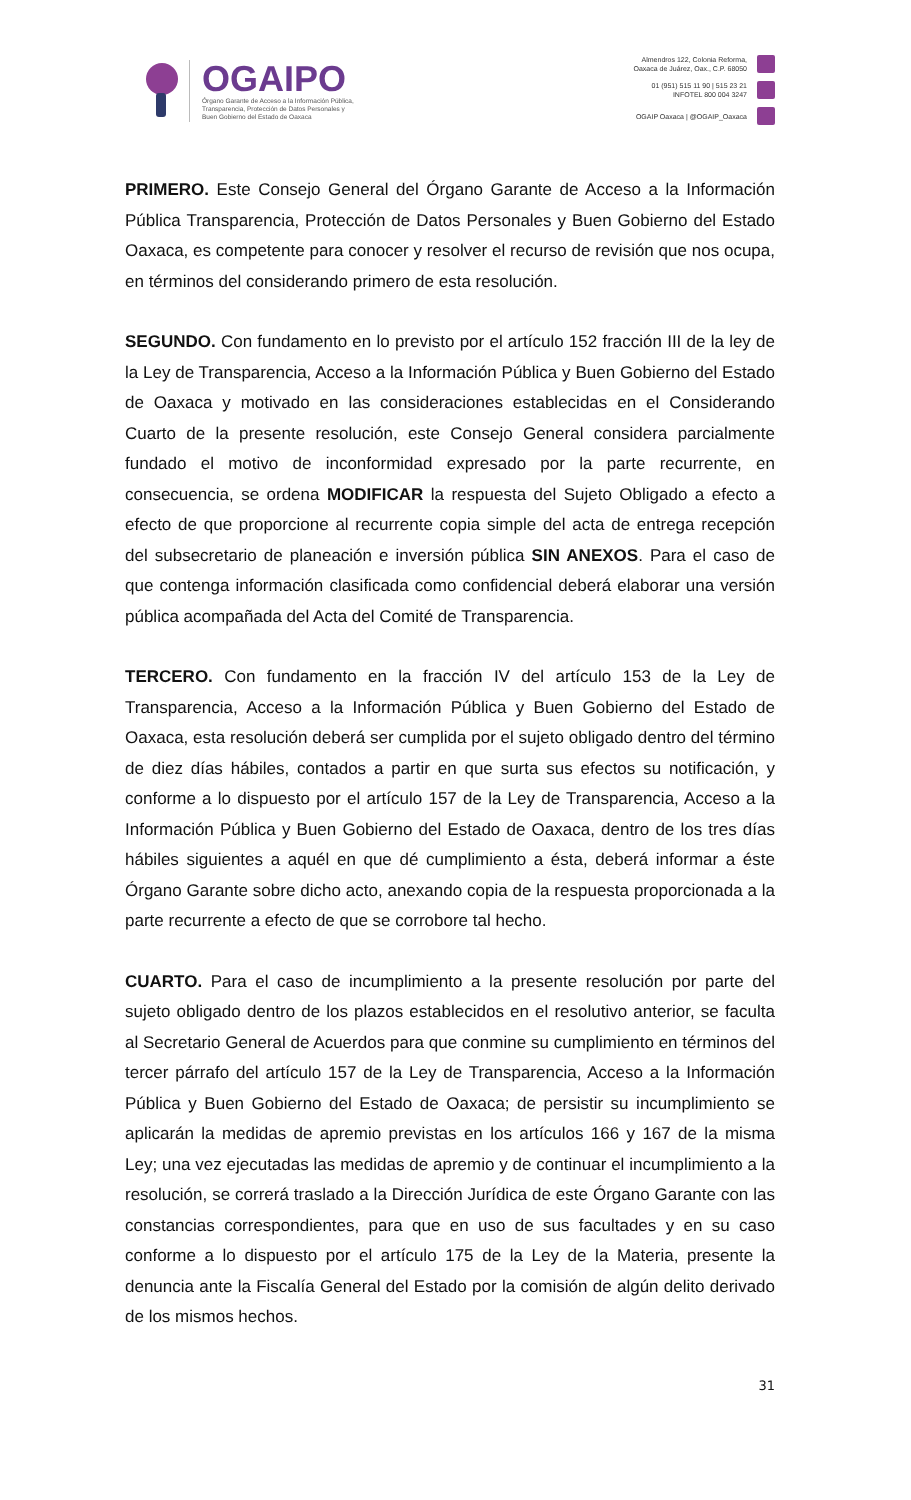OGAIPO
Órgano Garante de Acceso a la Información Pública,
Transparencia, Protección de Datos Personales y
Buen Gobierno del Estado de Oaxaca
Almendros 122, Colonia Reforma,
Oaxaca de Juárez, Oax., C.P. 68050
01 (951) 515 11 90 | 515 23 21
INFOTEL 800 004 3247
OGAIP Oaxaca | @OGAIP_Oaxaca
PRIMERO. Este Consejo General del Órgano Garante de Acceso a la Información Pública Transparencia, Protección de Datos Personales y Buen Gobierno del Estado Oaxaca, es competente para conocer y resolver el recurso de revisión que nos ocupa, en términos del considerando primero de esta resolución.
SEGUNDO. Con fundamento en lo previsto por el artículo 152 fracción III de la ley de la Ley de Transparencia, Acceso a la Información Pública y Buen Gobierno del Estado de Oaxaca y motivado en las consideraciones establecidas en el Considerando Cuarto de la presente resolución, este Consejo General considera parcialmente fundado el motivo de inconformidad expresado por la parte recurrente, en consecuencia, se ordena MODIFICAR la respuesta del Sujeto Obligado a efecto a efecto de que proporcione al recurrente copia simple del acta de entrega recepción del subsecretario de planeación e inversión pública SIN ANEXOS. Para el caso de que contenga información clasificada como confidencial deberá elaborar una versión pública acompañada del Acta del Comité de Transparencia.
TERCERO. Con fundamento en la fracción IV del artículo 153 de la Ley de Transparencia, Acceso a la Información Pública y Buen Gobierno del Estado de Oaxaca, esta resolución deberá ser cumplida por el sujeto obligado dentro del término de diez días hábiles, contados a partir en que surta sus efectos su notificación, y conforme a lo dispuesto por el artículo 157 de la Ley de Transparencia, Acceso a la Información Pública y Buen Gobierno del Estado de Oaxaca, dentro de los tres días hábiles siguientes a aquél en que dé cumplimiento a ésta, deberá informar a éste Órgano Garante sobre dicho acto, anexando copia de la respuesta proporcionada a la parte recurrente a efecto de que se corrobore tal hecho.
CUARTO. Para el caso de incumplimiento a la presente resolución por parte del sujeto obligado dentro de los plazos establecidos en el resolutivo anterior, se faculta al Secretario General de Acuerdos para que conmine su cumplimiento en términos del tercer párrafo del artículo 157 de la Ley de Transparencia, Acceso a la Información Pública y Buen Gobierno del Estado de Oaxaca; de persistir su incumplimiento se aplicarán la medidas de apremio previstas en los artículos 166 y 167 de la misma Ley; una vez ejecutadas las medidas de apremio y de continuar el incumplimiento a la resolución, se correrá traslado a la Dirección Jurídica de este Órgano Garante con las constancias correspondientes, para que en uso de sus facultades y en su caso conforme a lo dispuesto por el artículo 175 de la Ley de la Materia, presente la denuncia ante la Fiscalía General del Estado por la comisión de algún delito derivado de los mismos hechos.
31